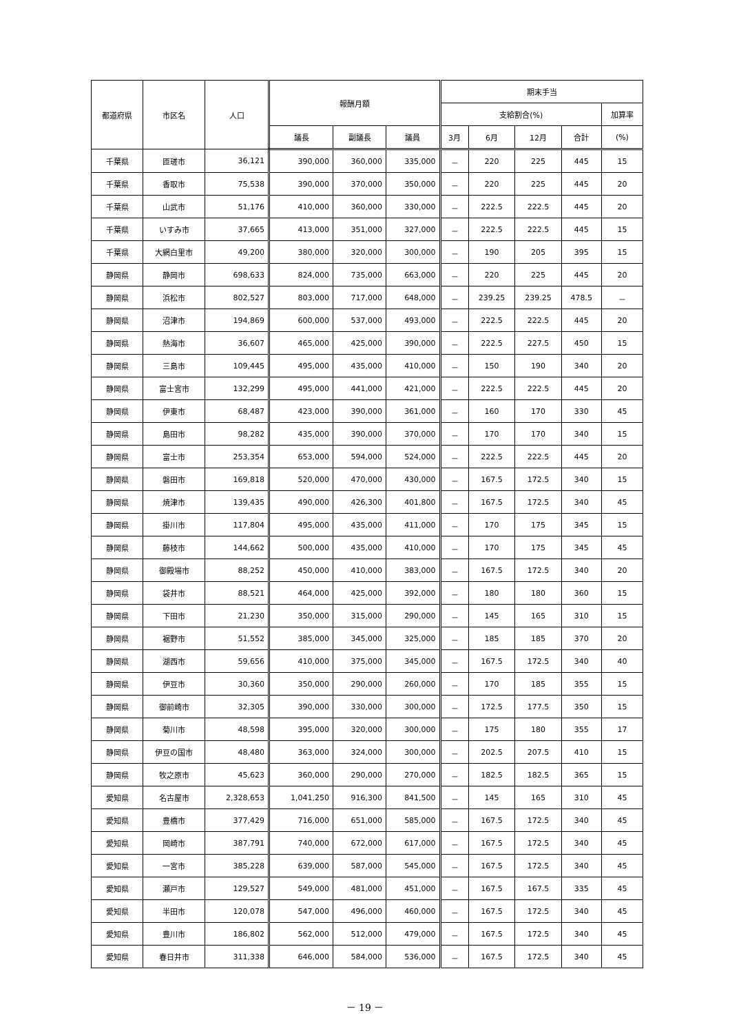| 都道府県 | 市区名 | 人口 | 報酬月額 | | | 期末手当 | | | | |
| --- | --- | --- | --- | --- | --- | --- | --- | --- | --- | --- |
| | | | | | | 支給割合(%) | | | | 加算率 |
| | | | 議長 | 副議長 | 議員 | 3月 | 6月 | 12月 | 合計 | (%) |
| 千葉県 | 匝瑳市 | 36,121 | 390,000 | 360,000 | 335,000 | － | 220 | 225 | 445 | 15 |
| 千葉県 | 香取市 | 75,538 | 390,000 | 370,000 | 350,000 | － | 220 | 225 | 445 | 20 |
| 千葉県 | 山武市 | 51,176 | 410,000 | 360,000 | 330,000 | － | 222.5 | 222.5 | 445 | 20 |
| 千葉県 | いすみ市 | 37,665 | 413,000 | 351,000 | 327,000 | － | 222.5 | 222.5 | 445 | 15 |
| 千葉県 | 大網白里市 | 49,200 | 380,000 | 320,000 | 300,000 | － | 190 | 205 | 395 | 15 |
| 静岡県 | 静岡市 | 698,633 | 824,000 | 735,000 | 663,000 | － | 220 | 225 | 445 | 20 |
| 静岡県 | 浜松市 | 802,527 | 803,000 | 717,000 | 648,000 | － | 239.25 | 239.25 | 478.5 | － |
| 静岡県 | 沼津市 | 194,869 | 600,000 | 537,000 | 493,000 | － | 222.5 | 222.5 | 445 | 20 |
| 静岡県 | 熱海市 | 36,607 | 465,000 | 425,000 | 390,000 | － | 222.5 | 227.5 | 450 | 15 |
| 静岡県 | 三島市 | 109,445 | 495,000 | 435,000 | 410,000 | － | 150 | 190 | 340 | 20 |
| 静岡県 | 富士宮市 | 132,299 | 495,000 | 441,000 | 421,000 | － | 222.5 | 222.5 | 445 | 20 |
| 静岡県 | 伊東市 | 68,487 | 423,000 | 390,000 | 361,000 | － | 160 | 170 | 330 | 45 |
| 静岡県 | 島田市 | 98,282 | 435,000 | 390,000 | 370,000 | － | 170 | 170 | 340 | 15 |
| 静岡県 | 富士市 | 253,354 | 653,000 | 594,000 | 524,000 | － | 222.5 | 222.5 | 445 | 20 |
| 静岡県 | 磐田市 | 169,818 | 520,000 | 470,000 | 430,000 | － | 167.5 | 172.5 | 340 | 15 |
| 静岡県 | 焼津市 | 139,435 | 490,000 | 426,300 | 401,800 | － | 167.5 | 172.5 | 340 | 45 |
| 静岡県 | 掛川市 | 117,804 | 495,000 | 435,000 | 411,000 | － | 170 | 175 | 345 | 15 |
| 静岡県 | 藤枝市 | 144,662 | 500,000 | 435,000 | 410,000 | － | 170 | 175 | 345 | 45 |
| 静岡県 | 御殿場市 | 88,252 | 450,000 | 410,000 | 383,000 | － | 167.5 | 172.5 | 340 | 20 |
| 静岡県 | 袋井市 | 88,521 | 464,000 | 425,000 | 392,000 | － | 180 | 180 | 360 | 15 |
| 静岡県 | 下田市 | 21,230 | 350,000 | 315,000 | 290,000 | － | 145 | 165 | 310 | 15 |
| 静岡県 | 裾野市 | 51,552 | 385,000 | 345,000 | 325,000 | － | 185 | 185 | 370 | 20 |
| 静岡県 | 湖西市 | 59,656 | 410,000 | 375,000 | 345,000 | － | 167.5 | 172.5 | 340 | 40 |
| 静岡県 | 伊豆市 | 30,360 | 350,000 | 290,000 | 260,000 | － | 170 | 185 | 355 | 15 |
| 静岡県 | 御前崎市 | 32,305 | 390,000 | 330,000 | 300,000 | － | 172.5 | 177.5 | 350 | 15 |
| 静岡県 | 菊川市 | 48,598 | 395,000 | 320,000 | 300,000 | － | 175 | 180 | 355 | 17 |
| 静岡県 | 伊豆の国市 | 48,480 | 363,000 | 324,000 | 300,000 | － | 202.5 | 207.5 | 410 | 15 |
| 静岡県 | 牧之原市 | 45,623 | 360,000 | 290,000 | 270,000 | － | 182.5 | 182.5 | 365 | 15 |
| 愛知県 | 名古屋市 | 2,328,653 | 1,041,250 | 916,300 | 841,500 | － | 145 | 165 | 310 | 45 |
| 愛知県 | 豊橋市 | 377,429 | 716,000 | 651,000 | 585,000 | － | 167.5 | 172.5 | 340 | 45 |
| 愛知県 | 岡崎市 | 387,791 | 740,000 | 672,000 | 617,000 | － | 167.5 | 172.5 | 340 | 45 |
| 愛知県 | 一宮市 | 385,228 | 639,000 | 587,000 | 545,000 | － | 167.5 | 172.5 | 340 | 45 |
| 愛知県 | 瀬戸市 | 129,527 | 549,000 | 481,000 | 451,000 | － | 167.5 | 167.5 | 335 | 45 |
| 愛知県 | 半田市 | 120,078 | 547,000 | 496,000 | 460,000 | － | 167.5 | 172.5 | 340 | 45 |
| 愛知県 | 豊川市 | 186,802 | 562,000 | 512,000 | 479,000 | － | 167.5 | 172.5 | 340 | 45 |
| 愛知県 | 春日井市 | 311,338 | 646,000 | 584,000 | 536,000 | － | 167.5 | 172.5 | 340 | 45 |
－ 19 －